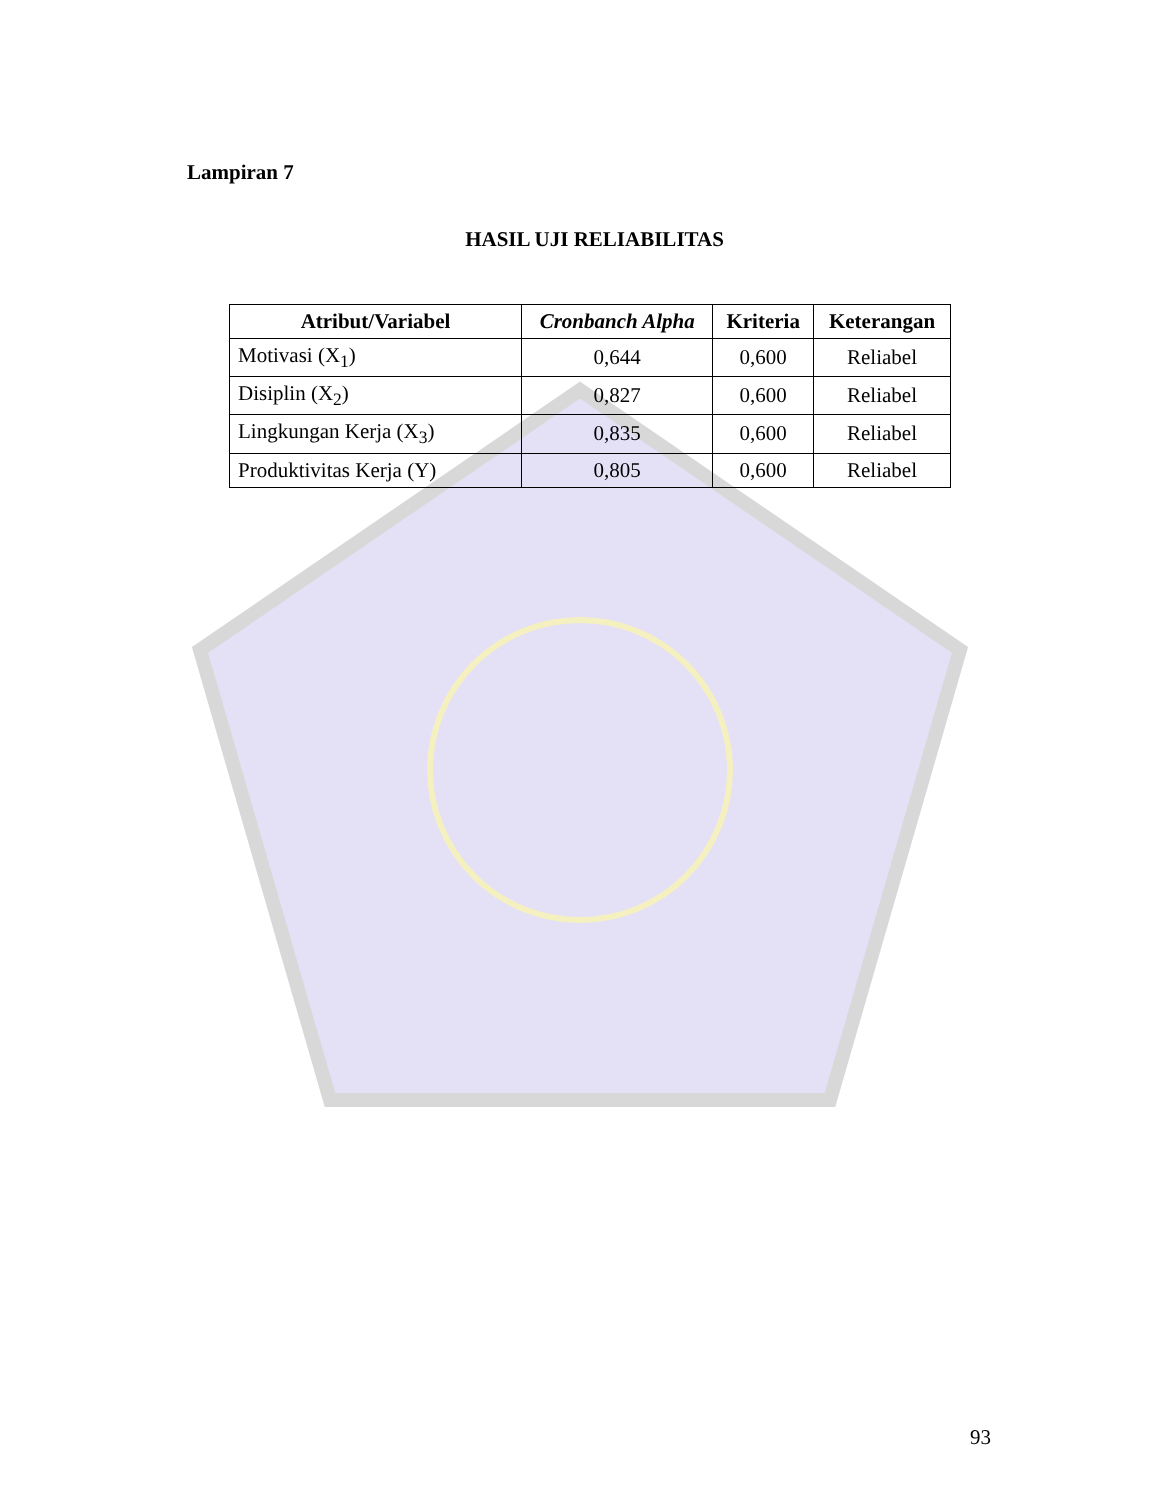Lampiran 7
HASIL UJI RELIABILITAS
| Atribut/Variabel | Cronbanch Alpha | Kriteria | Keterangan |
| --- | --- | --- | --- |
| Motivasi (X<sub>1</sub>) | 0,644 | 0,600 | Reliabel |
| Disiplin (X<sub>2</sub>) | 0,827 | 0,600 | Reliabel |
| Lingkungan Kerja (X<sub>3</sub>) | 0,835 | 0,600 | Reliabel |
| Produktivitas Kerja (Y) | 0,805 | 0,600 | Reliabel |
93